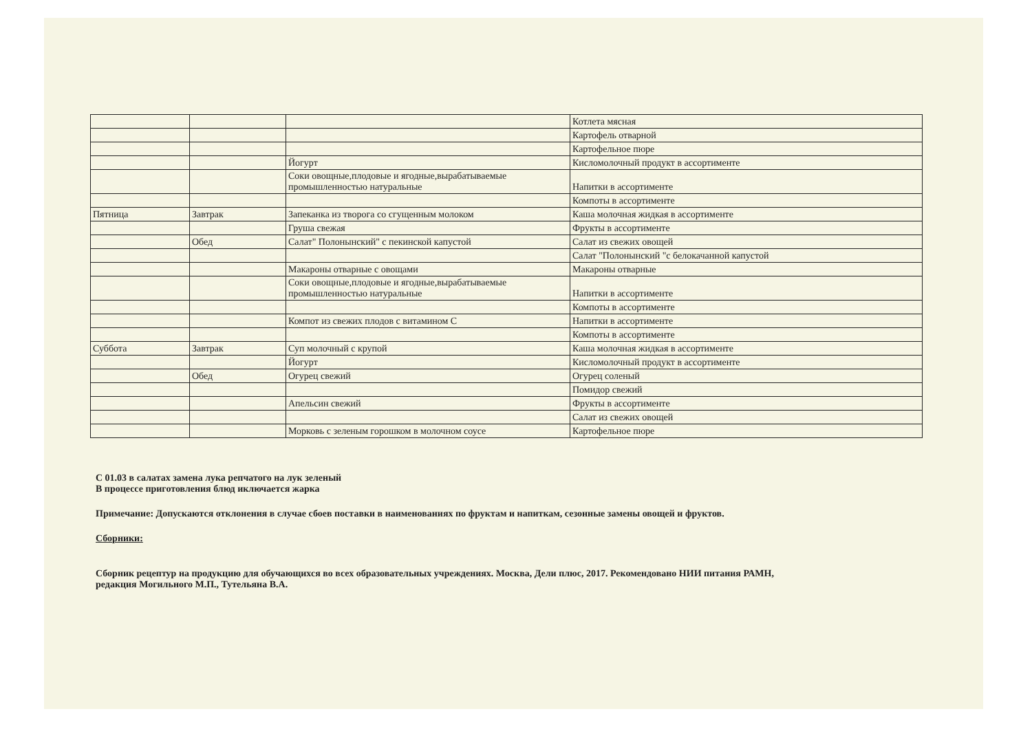| | | | Котлета мясная |
| | | | Картофель отварной |
| | | | Картофельное пюре |
| | | Йогурт | Кисломолочный продукт в ассортименте |
| | | Соки овощные,плодовые и ягодные,вырабатываемые промышленностью натуральные | Напитки в ассортименте |
| | | | Компоты в ассортименте |
| Пятница | Завтрак | Запеканка из творога со сгущенным молоком | Каша молочная жидкая в ассортименте |
| | | Груша свежая | Фрукты в ассортименте |
| | Обед | Салат" Полонынский" с пекинской капустой | Салат из свежих овощей |
| | | | Салат "Полонынский "с белокачанной капустой |
| | | Макароны отварные с овощами | Макароны отварные |
| | | Соки овощные,плодовые и ягодные,вырабатываемые промышленностью натуральные | Напитки в ассортименте |
| | | | Компоты в ассортименте |
| | | Компот из свежих плодов с витамином С | Напитки в ассортименте |
| | | | Компоты в ассортименте |
| Суббота | Завтрак | Суп молочный с крупой | Каша молочная жидкая в ассортименте |
| | | Йогурт | Кисломолочный продукт в ассортименте |
| | Обед | Огурец свежий | Огурец соленый |
| | | | Помидор свежий |
| | | Апельсин свежий | Фрукты в ассортименте |
| | | | Салат из свежих овощей |
| | | Морковь с зеленым горошком в молочном соусе | Картофельное пюре |
С 01.03 в салатах замена лука репчатого на лук зеленый
В процессе приготовления блюд иключается жарка
Примечание: Допускаются отклонения в случае сбоев поставки в наименованиях по фруктам и напиткам, сезонные замены овощей и фруктов.
Сборники:
Сборник рецептур на продукцию для обучающихся во всех образовательных учреждениях. Москва, Дели плюс, 2017. Рекомендовано НИИ питания РАМН,
редакция Могильного М.П., Тутельяна В.А.